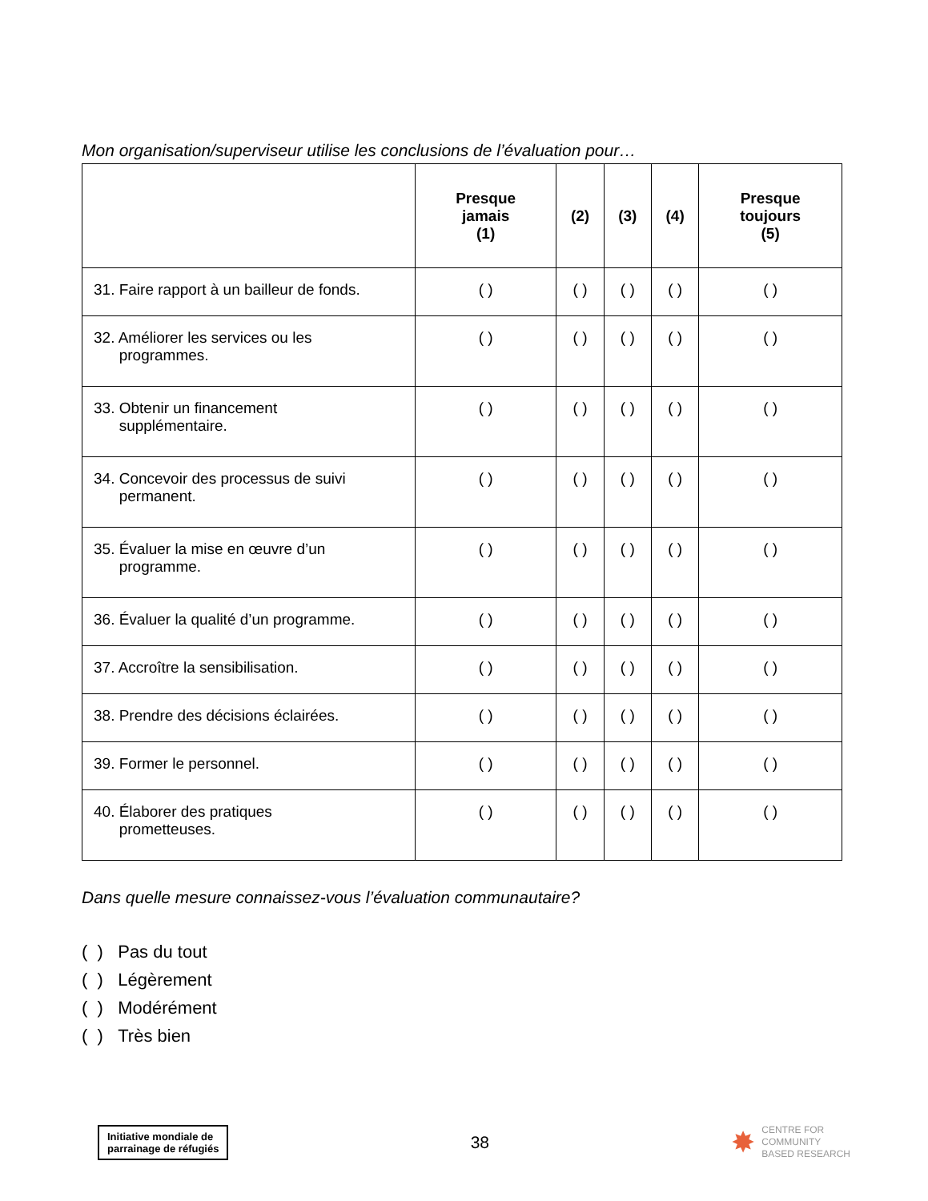Mon organisation/superviseur utilise les conclusions de l’évaluation pour…
| | Presque jamais (1) | (2) | (3) | (4) | Presque toujours (5) |
| --- | --- | --- | --- | --- | --- |
| 31. Faire rapport à un bailleur de fonds. | ( ) | ( ) | ( ) | ( ) | ( ) |
| 32. Améliorer les services ou les programmes. | ( ) | ( ) | ( ) | ( ) | ( ) |
| 33. Obtenir un financement supplémentaire. | ( ) | ( ) | ( ) | ( ) | ( ) |
| 34. Concevoir des processus de suivi permanent. | ( ) | ( ) | ( ) | ( ) | ( ) |
| 35. Évaluer la mise en œuvre d’un programme. | ( ) | ( ) | ( ) | ( ) | ( ) |
| 36. Évaluer la qualité d’un programme. | ( ) | ( ) | ( ) | ( ) | ( ) |
| 37. Accroître la sensibilisation. | ( ) | ( ) | ( ) | ( ) | ( ) |
| 38. Prendre des décisions éclairées. | ( ) | ( ) | ( ) | ( ) | ( ) |
| 39. Former le personnel. | ( ) | ( ) | ( ) | ( ) | ( ) |
| 40. Élaborer des pratiques prometteuses. | ( ) | ( ) | ( ) | ( ) | ( ) |
Dans quelle mesure connaissez-vous l’évaluation communautaire?
( ) Pas du tout
( ) Légèrement
( ) Modérément
( ) Très bien
Initiative mondiale de
parrainage de réfugiés
38
✸
CENTRE FOR
COMMUNITY
BASED RESEARCH